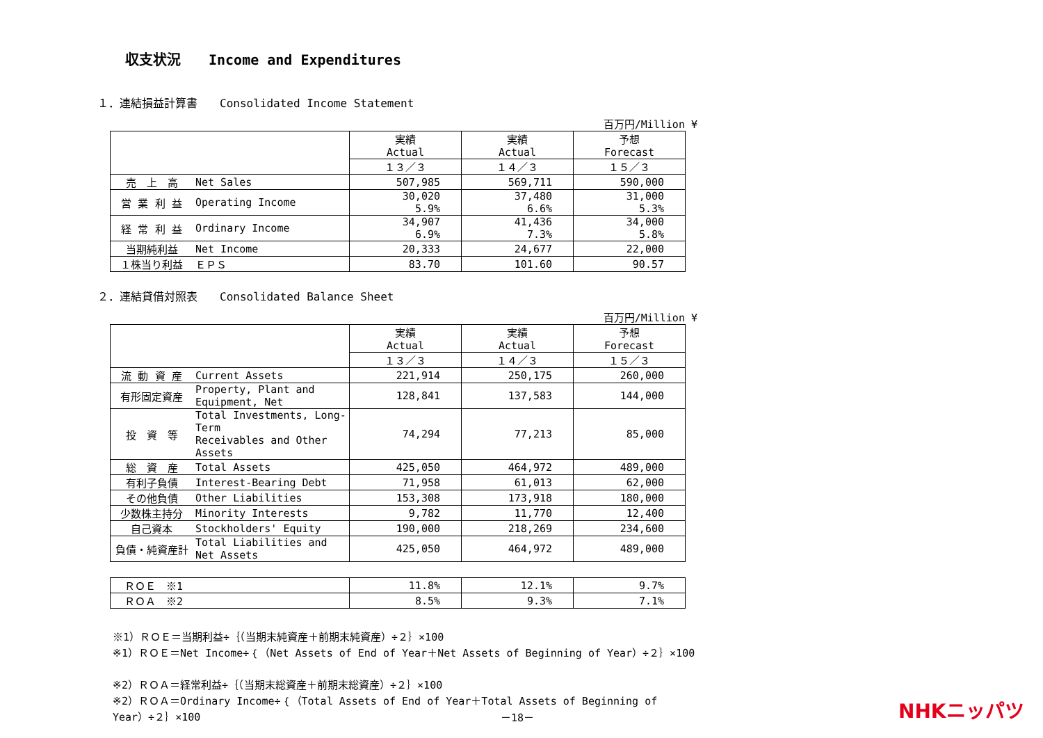収支状況　　Income and Expenditures
１．連結損益計算書　　Consolidated Income Statement
百万円/Million ¥
| | | 実績 Actual | 実績 Actual | 予想 Forecast |
| --- | --- | --- | --- | --- |
| | | １３／３ | １４／３ | １５／３ |
| 売 上 高 | Net Sales | 507,985 | 569,711 | 590,000 |
| 営 業 利 益 | Operating Income | 30,020 5.9% | 37,480 6.6% | 31,000 5.3% |
| 経 常 利 益 | Ordinary Income | 34,907 6.9% | 41,436 7.3% | 34,000 5.8% |
| 当期純利益 | Net Income | 20,333 | 24,677 | 22,000 |
| １株当り利益 | ＥＰＳ | 83.70 | 101.60 | 90.57 |
２．連結貸借対照表　　Consolidated Balance Sheet
百万円/Million ¥
| | | 実績 Actual | 実績 Actual | 予想 Forecast |
| --- | --- | --- | --- | --- |
| | | １３／３ | １４／３ | １５／３ |
| 流 動 資 産 | Current Assets | 221,914 | 250,175 | 260,000 |
| 有形固定資産 | Property, Plant and Equipment, Net | 128,841 | 137,583 | 144,000 |
| 投 資 等 | Total Investments, Long-Term Receivables and Other Assets | 74,294 | 77,213 | 85,000 |
| 総 資 産 | Total Assets | 425,050 | 464,972 | 489,000 |
| 有利子負債 | Interest-Bearing Debt | 71,958 | 61,013 | 62,000 |
| その他負債 | Other Liabilities | 153,308 | 173,918 | 180,000 |
| 少数株主持分 | Minority Interests | 9,782 | 11,770 | 12,400 |
| 自己資本 | Stockholders' Equity | 190,000 | 218,269 | 234,600 |
| 負債・純資産計 | Total Liabilities and Net Assets | 425,050 | 464,972 | 489,000 |
| ＲＯＥ ※1 | 11.8% | 12.1% | 9.7% |
| ＲＯＡ ※2 | 8.5% | 9.3% | 7.1% |
※1）ＲＯＥ＝当期利益÷｛（当期末純資産＋前期末純資産）÷２｝×100
※1）ＲＯＥ＝Net Income÷｛（Net Assets of End of Year＋Net Assets of Beginning of Year）÷２｝×100
※2）ＲＯＡ＝経常利益÷｛（当期末総資産＋前期末総資産）÷２｝×100
※2）ＲＯＡ＝Ordinary Income÷｛（Total Assets of End of Year＋Total Assets of Beginning of Year）÷２｝×100
－18－ NHKニッパツ